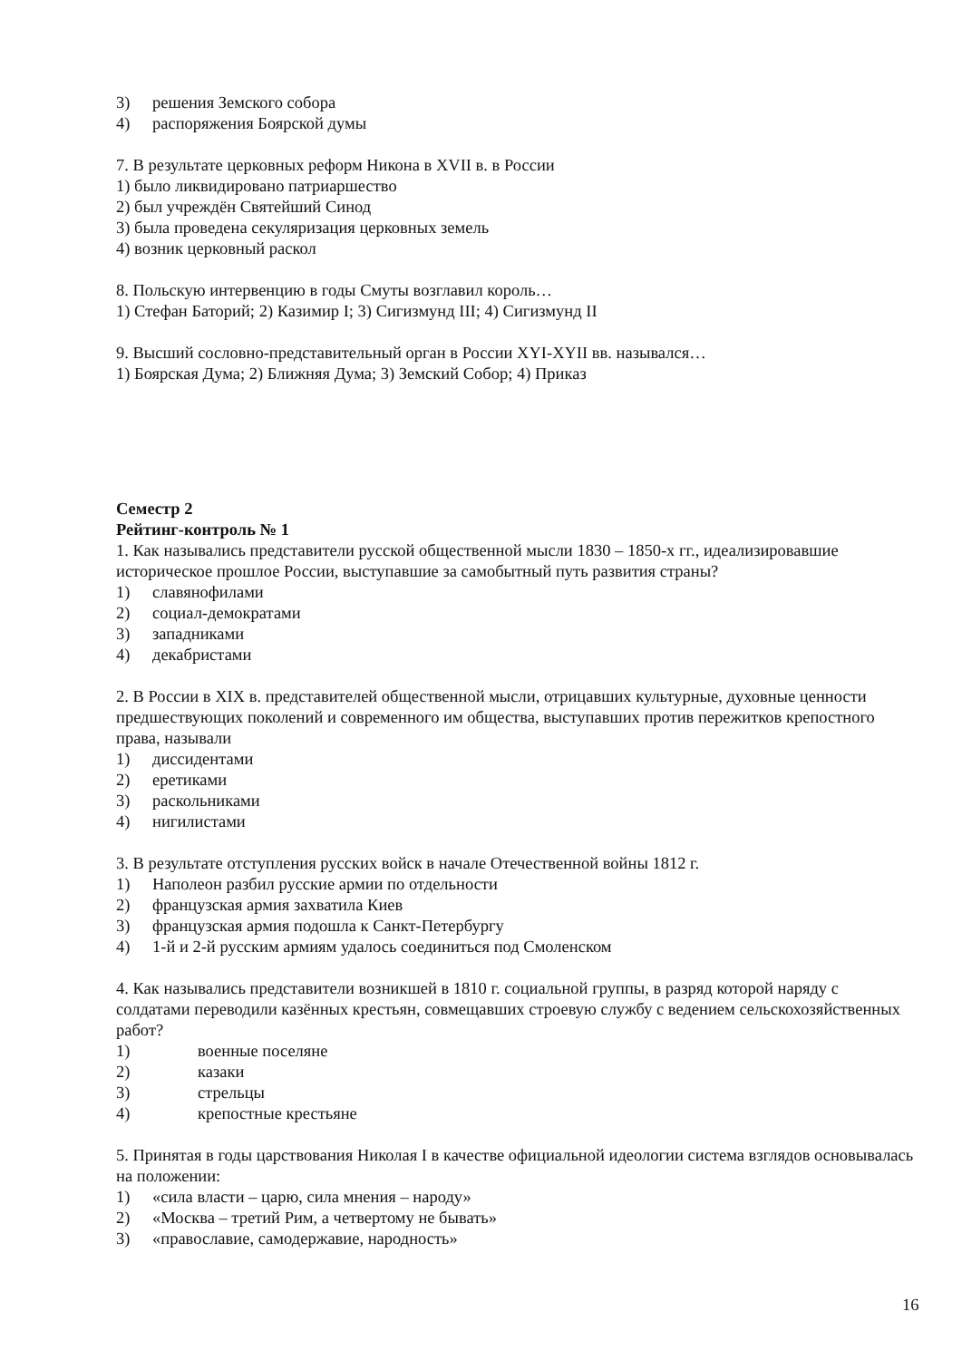3) решения Земского собора
4) распоряжения Боярской думы
7. В результате церковных реформ Никона в XVII в. в России
1) было ликвидировано патриаршество
2) был учреждён Святейший Синод
3) была проведена секуляризация церковных земель
4) возник церковный раскол
8. Польскую интервенцию в годы Смуты возглавил король…
1) Стефан Баторий; 2) Казимир I; 3) Сигизмунд III; 4) Сигизмунд II
9. Высший сословно-представительный орган в России XYI-XYII вв. назывался…
1) Боярская Дума; 2) Ближняя Дума; 3) Земский Собор; 4) Приказ
Семестр 2
Рейтинг-контроль № 1
1. Как назывались представители русской общественной мысли 1830 – 1850-х гг., идеализировавшие историческое прошлое России, выступавшие за самобытный путь развития страны?
1) славянофилами
2) социал-демократами
3) западниками
4) декабристами
2. В России в XIX в. представителей общественной мысли, отрицавших культурные, духовные ценности предшествующих поколений и современного им общества, выступавших против пережитков крепостного права, называли
1) диссидентами
2) еретиками
3) раскольниками
4) нигилистами
3. В результате отступления русских войск в начале Отечественной войны 1812 г.
1) Наполеон разбил русские армии по отдельности
2) французская армия захватила Киев
3) французская армия подошла к Санкт-Петербургу
4) 1-й и 2-й русским армиям удалось соединиться под Смоленском
4. Как назывались представители возникшей в 1810 г. социальной группы, в разряд которой наряду с солдатами переводили казённых крестьян, совмещавших строевую службу с ведением сельскохозяйственных работ?
1) военные поселяне
2) казаки
3) стрельцы
4) крепостные крестьяне
5. Принятая в годы царствования Николая I в качестве официальной идеологии система взглядов основывалась на положении:
1) «сила власти – царю, сила мнения – народу»
2) «Москва – третий Рим, а четвертому не бывать»
3) «православие, самодержавие, народность»
16